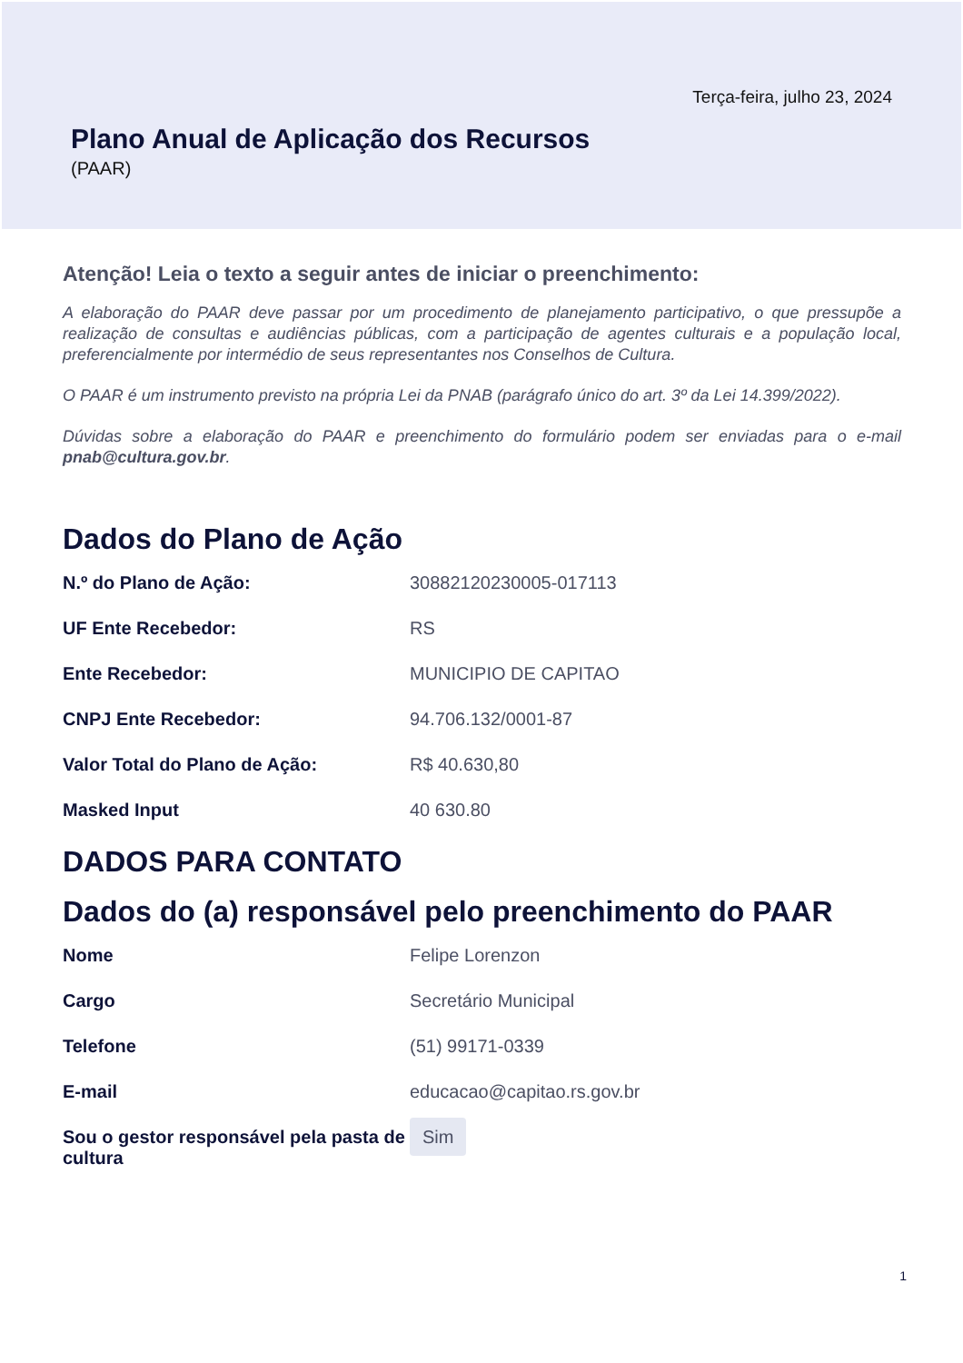Terça-feira, julho 23, 2024
Plano Anual de Aplicação dos Recursos
(PAAR)
Atenção! Leia o texto a seguir antes de iniciar o preenchimento:
A elaboração do PAAR deve passar por um procedimento de planejamento participativo, o que pressupõe a realização de consultas e audiências públicas, com a participação de agentes culturais e a população local, preferencialmente por intermédio de seus representantes nos Conselhos de Cultura.
O PAAR é um instrumento previsto na própria Lei da PNAB (parágrafo único do art. 3º da Lei 14.399/2022).
Dúvidas sobre a elaboração do PAAR e preenchimento do formulário podem ser enviadas para o e-mail pnab@cultura.gov.br.
Dados do Plano de Ação
N.º do Plano de Ação: 30882120230005-017113
UF Ente Recebedor: RS
Ente Recebedor: MUNICIPIO DE CAPITAO
CNPJ Ente Recebedor: 94.706.132/0001-87
Valor Total do Plano de Ação: R$ 40.630,80
Masked Input 40 630.80
DADOS PARA CONTATO
Dados do (a) responsável pelo preenchimento do PAAR
Nome Felipe Lorenzon
Cargo Secretário Municipal
Telefone (51) 99171-0339
E-mail educacao@capitao.rs.gov.br
Sou o gestor responsável pela pasta de cultura
Sim
1